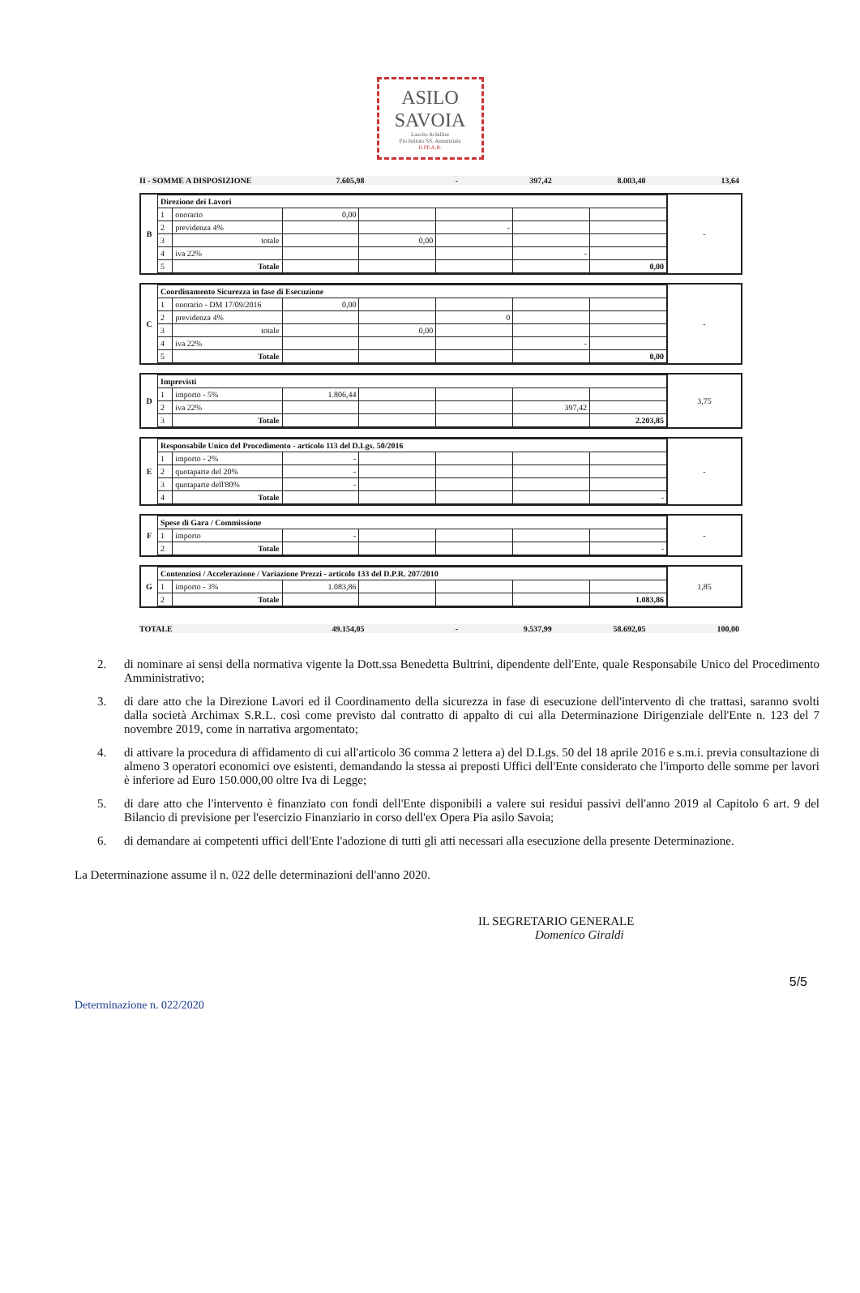ASILO
SAVOIA
Lascito Achillini
Pio Istituto SS. Annunziata
II.PP.A.B.
II - SOMME A DISPOSIZIONE 7.605,98 - 397,42 8.003,40 13,64
B
| Direzione dei Lavori | | | | | | |
| 1 | onorario | 0,00 | | | | |
| 2 | previdenza 4% | | | - | | |
| 3 | totale | | 0,00 | | | |
| 4 | iva 22% | | | | - | |
| 5 | Totale | | | | | 0,00 |
-
C
| Coordinamento Sicurezza in fase di Esecuzione | | | | | | |
| 1 | onorario - DM 17/09/2016 | 0,00 | | | | |
| 2 | previdenza 4% | | | 0 | | |
| 3 | totale | | 0,00 | | | |
| 4 | iva 22% | | | | - | |
| 5 | Totale | | | | | 0,00 |
-
D
| Imprevisti | | | | | | |
| 1 | importo - 5% | 1.806,44 | | | | |
| 2 | iva 22% | | | | 397,42 | |
| 3 | Totale | | | | | 2.203,85 |
3,75
E
| Responsabile Unico del Procedimento - articolo 113 del D.Lgs. 50/2016 | | | | | | |
| 1 | importo - 2% | - | | | | |
| 2 | quotaparte del 20% | - | | | | |
| 3 | quotaparte dell'80% | - | | | | |
| 4 | Totale | | | | | - |
-
F
| Spese di Gara / Commissione | | | | | | |
| 1 | importo | - | | | | |
| 2 | Totale | | | | | - |
-
G
| Contenziosi / Accelerazione / Variazione Prezzi - articolo 133 del D.P.R. 207/2010 | | | | | | |
| 1 | importo - 3% | 1.083,86 | | | | |
| 2 | Totale | | | | | 1.083,86 |
1,85
TOTALE 49.154,05 - 9.537,99 58.692,05 100,00
2. di nominare ai sensi della normativa vigente la Dott.ssa Benedetta Bultrini, dipendente dell'Ente, quale Responsabile Unico del Procedimento Amministrativo;
3. di dare atto che la Direzione Lavori ed il Coordinamento della sicurezza in fase di esecuzione dell'intervento di che trattasi, saranno svolti dalla società Archimax S.R.L. così come previsto dal contratto di appalto di cui alla Determinazione Dirigenziale dell'Ente n. 123 del 7 novembre 2019, come in narrativa argomentato;
4. di attivare la procedura di affidamento di cui all'articolo 36 comma 2 lettera a) del D.Lgs. 50 del 18 aprile 2016 e s.m.i. previa consultazione di almeno 3 operatori economici ove esistenti, demandando la stessa ai preposti Uffici dell'Ente considerato che l'importo delle somme per lavori è inferiore ad Euro 150.000,00 oltre Iva di Legge;
5. di dare atto che l'intervento è finanziato con fondi dell'Ente disponibili a valere sui residui passivi dell'anno 2019 al Capitolo 6 art. 9 del Bilancio di previsione per l'esercizio Finanziario in corso dell'ex Opera Pia asilo Savoia;
6. di demandare ai competenti uffici dell'Ente l'adozione di tutti gli atti necessari alla esecuzione della presente Determinazione.
La Determinazione assume il n. 022 delle determinazioni dell'anno 2020.
IL SEGRETARIO GENERALE
Domenico Giraldi
Determinazione n. 022/2020 5/5